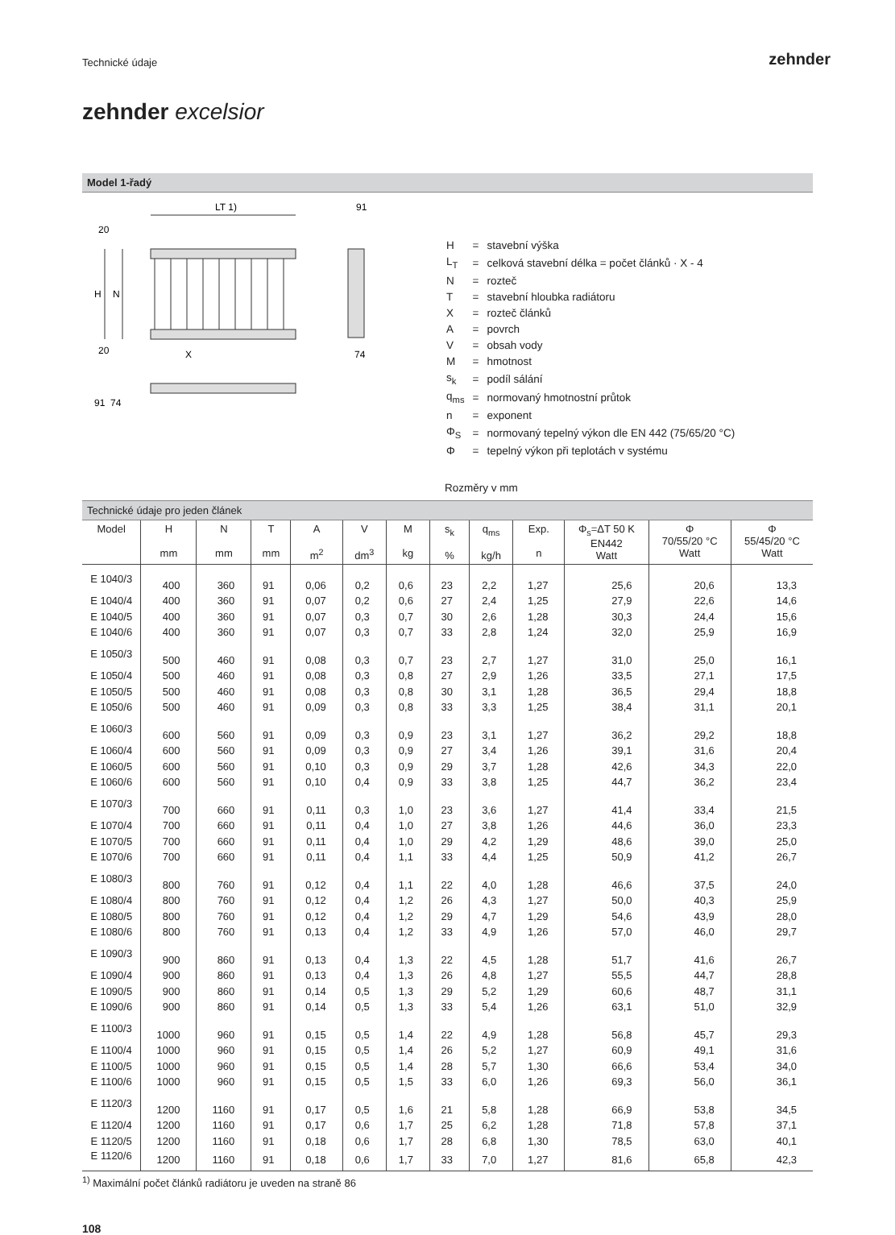Technické údaje
zehnder
zehnder excelsior
Model 1-řadý
LT 1)
91
H
N
X
74
20
20
91
74
| H | = | stavební výška |
| L<sub>T</sub> | = | celková stavební délka = počet článků · X - 4 |
| N | = | rozteč |
| T | = | stavební hloubka radiátoru |
| X | = | rozteč článků |
| A | = | povrch |
| V | = | obsah vody |
| M | = | hmotnost |
| s<sub>k</sub> | = | podíl sálání |
| q<sub>ms</sub> | = | normovaný hmotnostní průtok |
| n | = | exponent |
| Φ<sub>S</sub> | = | normovaný tepelný výkon dle EN 442 (75/65/20 °C) |
| Φ | = | tepelný výkon při teplotách v systému |
Rozměry v mm
Technické údaje pro jeden článek
| Model | H mm | N mm | T mm | A m<sup>2</sup> | V dm<sup>3</sup> | M kg | s<sub>k</sub> % | q<sub>ms</sub> kg/h | Exp. n | Φ<sub>s</sub>=ΔT 50 K EN442 Watt | Φ 70/55/20 °C Watt | Φ 55/45/20 °C Watt |
| --- | --- | --- | --- | --- | --- | --- | --- | --- | --- | --- | --- | --- |
| E 1040/3 | 400 | 360 | 91 | 0,06 | 0,2 | 0,6 | 23 | 2,2 | 1,27 | 25,6 | 20,6 | 13,3 |
| E 1040/4 | 400 | 360 | 91 | 0,07 | 0,2 | 0,6 | 27 | 2,4 | 1,25 | 27,9 | 22,6 | 14,6 |
| E 1040/5 | 400 | 360 | 91 | 0,07 | 0,3 | 0,7 | 30 | 2,6 | 1,28 | 30,3 | 24,4 | 15,6 |
| E 1040/6 | 400 | 360 | 91 | 0,07 | 0,3 | 0,7 | 33 | 2,8 | 1,24 | 32,0 | 25,9 | 16,9 |
| E 1050/3 | 500 | 460 | 91 | 0,08 | 0,3 | 0,7 | 23 | 2,7 | 1,27 | 31,0 | 25,0 | 16,1 |
| E 1050/4 | 500 | 460 | 91 | 0,08 | 0,3 | 0,8 | 27 | 2,9 | 1,26 | 33,5 | 27,1 | 17,5 |
| E 1050/5 | 500 | 460 | 91 | 0,08 | 0,3 | 0,8 | 30 | 3,1 | 1,28 | 36,5 | 29,4 | 18,8 |
| E 1050/6 | 500 | 460 | 91 | 0,09 | 0,3 | 0,8 | 33 | 3,3 | 1,25 | 38,4 | 31,1 | 20,1 |
| E 1060/3 | 600 | 560 | 91 | 0,09 | 0,3 | 0,9 | 23 | 3,1 | 1,27 | 36,2 | 29,2 | 18,8 |
| E 1060/4 | 600 | 560 | 91 | 0,09 | 0,3 | 0,9 | 27 | 3,4 | 1,26 | 39,1 | 31,6 | 20,4 |
| E 1060/5 | 600 | 560 | 91 | 0,10 | 0,3 | 0,9 | 29 | 3,7 | 1,28 | 42,6 | 34,3 | 22,0 |
| E 1060/6 | 600 | 560 | 91 | 0,10 | 0,4 | 0,9 | 33 | 3,8 | 1,25 | 44,7 | 36,2 | 23,4 |
| E 1070/3 | 700 | 660 | 91 | 0,11 | 0,3 | 1,0 | 23 | 3,6 | 1,27 | 41,4 | 33,4 | 21,5 |
| E 1070/4 | 700 | 660 | 91 | 0,11 | 0,4 | 1,0 | 27 | 3,8 | 1,26 | 44,6 | 36,0 | 23,3 |
| E 1070/5 | 700 | 660 | 91 | 0,11 | 0,4 | 1,0 | 29 | 4,2 | 1,29 | 48,6 | 39,0 | 25,0 |
| E 1070/6 | 700 | 660 | 91 | 0,11 | 0,4 | 1,1 | 33 | 4,4 | 1,25 | 50,9 | 41,2 | 26,7 |
| E 1080/3 | 800 | 760 | 91 | 0,12 | 0,4 | 1,1 | 22 | 4,0 | 1,28 | 46,6 | 37,5 | 24,0 |
| E 1080/4 | 800 | 760 | 91 | 0,12 | 0,4 | 1,2 | 26 | 4,3 | 1,27 | 50,0 | 40,3 | 25,9 |
| E 1080/5 | 800 | 760 | 91 | 0,12 | 0,4 | 1,2 | 29 | 4,7 | 1,29 | 54,6 | 43,9 | 28,0 |
| E 1080/6 | 800 | 760 | 91 | 0,13 | 0,4 | 1,2 | 33 | 4,9 | 1,26 | 57,0 | 46,0 | 29,7 |
| E 1090/3 | 900 | 860 | 91 | 0,13 | 0,4 | 1,3 | 22 | 4,5 | 1,28 | 51,7 | 41,6 | 26,7 |
| E 1090/4 | 900 | 860 | 91 | 0,13 | 0,4 | 1,3 | 26 | 4,8 | 1,27 | 55,5 | 44,7 | 28,8 |
| E 1090/5 | 900 | 860 | 91 | 0,14 | 0,5 | 1,3 | 29 | 5,2 | 1,29 | 60,6 | 48,7 | 31,1 |
| E 1090/6 | 900 | 860 | 91 | 0,14 | 0,5 | 1,3 | 33 | 5,4 | 1,26 | 63,1 | 51,0 | 32,9 |
| E 1100/3 | 1000 | 960 | 91 | 0,15 | 0,5 | 1,4 | 22 | 4,9 | 1,28 | 56,8 | 45,7 | 29,3 |
| E 1100/4 | 1000 | 960 | 91 | 0,15 | 0,5 | 1,4 | 26 | 5,2 | 1,27 | 60,9 | 49,1 | 31,6 |
| E 1100/5 | 1000 | 960 | 91 | 0,15 | 0,5 | 1,4 | 28 | 5,7 | 1,30 | 66,6 | 53,4 | 34,0 |
| E 1100/6 | 1000 | 960 | 91 | 0,15 | 0,5 | 1,5 | 33 | 6,0 | 1,26 | 69,3 | 56,0 | 36,1 |
| E 1120/3 | 1200 | 1160 | 91 | 0,17 | 0,5 | 1,6 | 21 | 5,8 | 1,28 | 66,9 | 53,8 | 34,5 |
| E 1120/4 | 1200 | 1160 | 91 | 0,17 | 0,6 | 1,7 | 25 | 6,2 | 1,28 | 71,8 | 57,8 | 37,1 |
| E 1120/5 | 1200 | 1160 | 91 | 0,18 | 0,6 | 1,7 | 28 | 6,8 | 1,30 | 78,5 | 63,0 | 40,1 |
| E 1120/6 | 1200 | 1160 | 91 | 0,18 | 0,6 | 1,7 | 33 | 7,0 | 1,27 | 81,6 | 65,8 | 42,3 |
<sup>1)</sup> Maximální počet článků radiátoru je uveden na straně 86
108